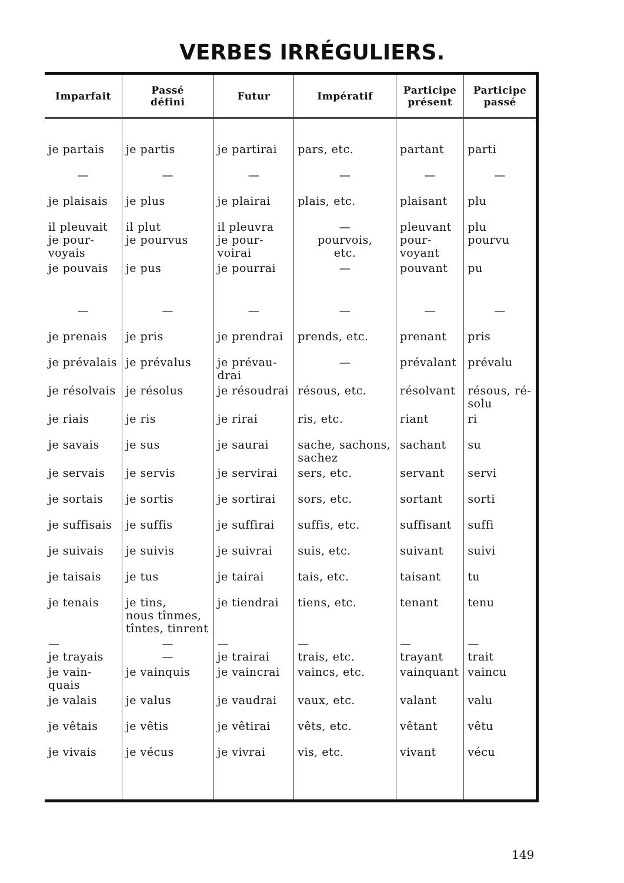VERBES IRRÉGULIERS.
| Imparfait | Passé défini | Futur | Impératif | Participe présent | Participe passé |
| --- | --- | --- | --- | --- | --- |
| je partais | je partis | je partirai | pars, etc. | partant | parti |
| — | — | — | — | — | — |
| je plaisais | je plus | je plairai | plais, etc. | plaisant | plu |
| il pleuvait je pour- voyais | il plut je pourvus | il pleuvra je pour- voirai | — pourvois, etc. | pleuvant pour- voyant | plu pourvu |
| je pouvais | je pus | je pourrai | — | pouvant | pu |
| — | — | — | — | — | — |
| je prenais | je pris | je prendrai | prends, etc. | prenant | pris |
| je prévalais | je prévalus | je prévau- drai | — | prévalant | prévalu |
| je résolvais | je résolus | je résoudrai | résous, etc. | résolvant | résous, ré- solu |
| je riais | je ris | je rirai | ris, etc. | riant | ri |
| je savais | je sus | je saurai | sache, sachons, sachez | sachant | su |
| je servais | je servis | je servirai | sers, etc. | servant | servi |
| je sortais | je sortis | je sortirai | sors, etc. | sortant | sorti |
| je suffisais | je suffis | je suffirai | suffis, etc. | suffisant | suffi |
| je suivais | je suivis | je suivrai | suis, etc. | suivant | suivi |
| je taisais | je tus | je tairai | tais, etc. | taisant | tu |
| je tenais | je tins, nous tînmes, tîntes, tinrent | je tiendrai | tiens, etc. | tenant | tenu |
| — je trayais | — — | — je trairai | — trais, etc. | — trayant | — trait |
| je vain- quais | je vainquis | je vaincrai | vaincs, etc. | vainquant | vaincu |
| je valais | je valus | je vaudrai | vaux, etc. | valant | valu |
| je vêtais | je vêtis | je vêtirai | vêts, etc. | vêtant | vêtu |
| je vivais | je vécus | je vivrai | vis, etc. | vivant | vécu |
149